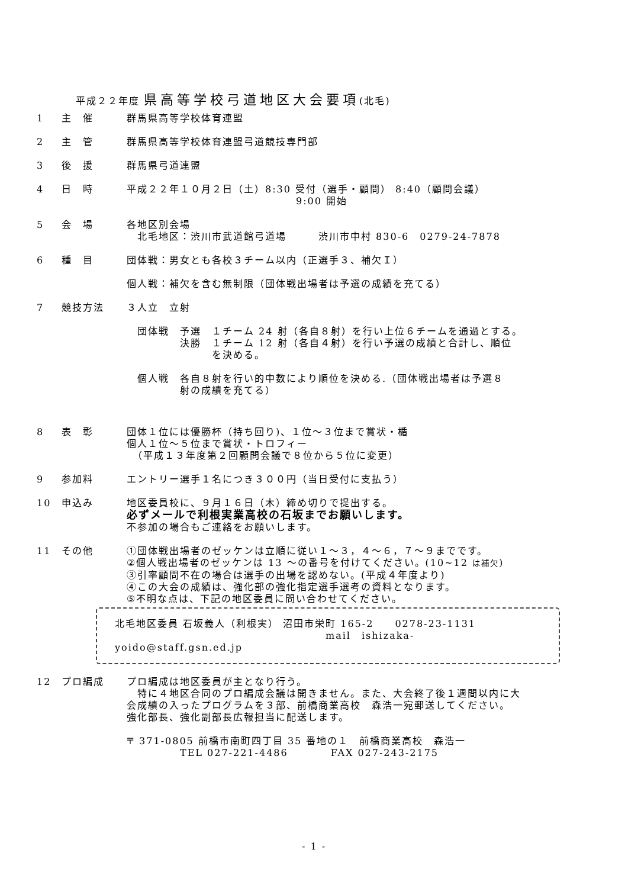平成２２年度 県高等学校弓道地区大会要項(北毛)
1 主　催 群馬県高等学校体育連盟
2 主　管 群馬県高等学校体育連盟弓道競技専門部
3 後　援 群馬県弓道連盟
4 日　時 平成２２年１０月２日（土）8:30 受付（選手・顧問） 8:40（顧問会議）
9:00 開始
5 会　場 各地区別会場
　北毛地区：渋川市武道館弓道場　　　渋川市中村 830-6　0279-24-7878
6 種　目 団体戦：男女とも各校３チーム以内（正選手３、補欠Ｉ）
個人戦：補欠を含む無制限（団体戦出場者は予選の成績を充てる）
7 競技方法 ３人立　立射
　団体戦　予選　１チーム 24 射（各自８射）を行い上位６チームを通過とする。
　　　　　決勝　１チーム 12 射（各自４射）を行い予選の成績と合計し、順位
　　　　　　　　を決める。
　個人戦　各自８射を行い的中数により順位を決める.（団体戦出場者は予選８
　　　　　射の成績を充てる）
8 表　彰 団体１位には優勝杯（持ち回り)、１位～３位まで賞状・楯
個人１位～５位まで賞状・トロフィー
　（平成１３年度第２回顧問会議で８位から５位に変更）
9 参加料 エントリー選手１名につき３００円（当日受付に支払う）
10 申込み 地区委員校に、９月１６日（木）締め切りで提出する。
必ずメールで利根実業高校の石坂までお願いします。
不参加の場合もご連絡をお願いします。
11 その他 ①団体戦出場者のゼッケンは立順に従い１～３，４～６，７～９までです。
②個人戦出場者のゼッケンは 13 ～の番号を付けてください。(10~12 は補欠)
③引率顧問不在の場合は選手の出場を認めない。(平成４年度より)
④この大会の成績は、強化部の強化指定選手選考の資料となります。
⑤不明な点は、下記の地区委員に問い合わせてください。
北毛地区委員 石坂義人（利根実） 沼田市栄町 165-2　　0278-23-1131
mail　ishizaka-yoido@staff.gsn.ed.jp
12 プロ編成 プロ編成は地区委員が主となり行う。
　特に４地区合同のプロ編成会議は開きません。また、大会終了後１週間以内に大
会成績の入ったプログラムを３部、前橋商業高校　森浩一宛郵送してください。
強化部長、強化副部長広報担当に配送します。
〒 371-0805 前橋市南町四丁目 35 番地の１　前橋商業高校　森浩一
TEL 027-221-4486　　　　FAX 027-243-2175
- 1 -